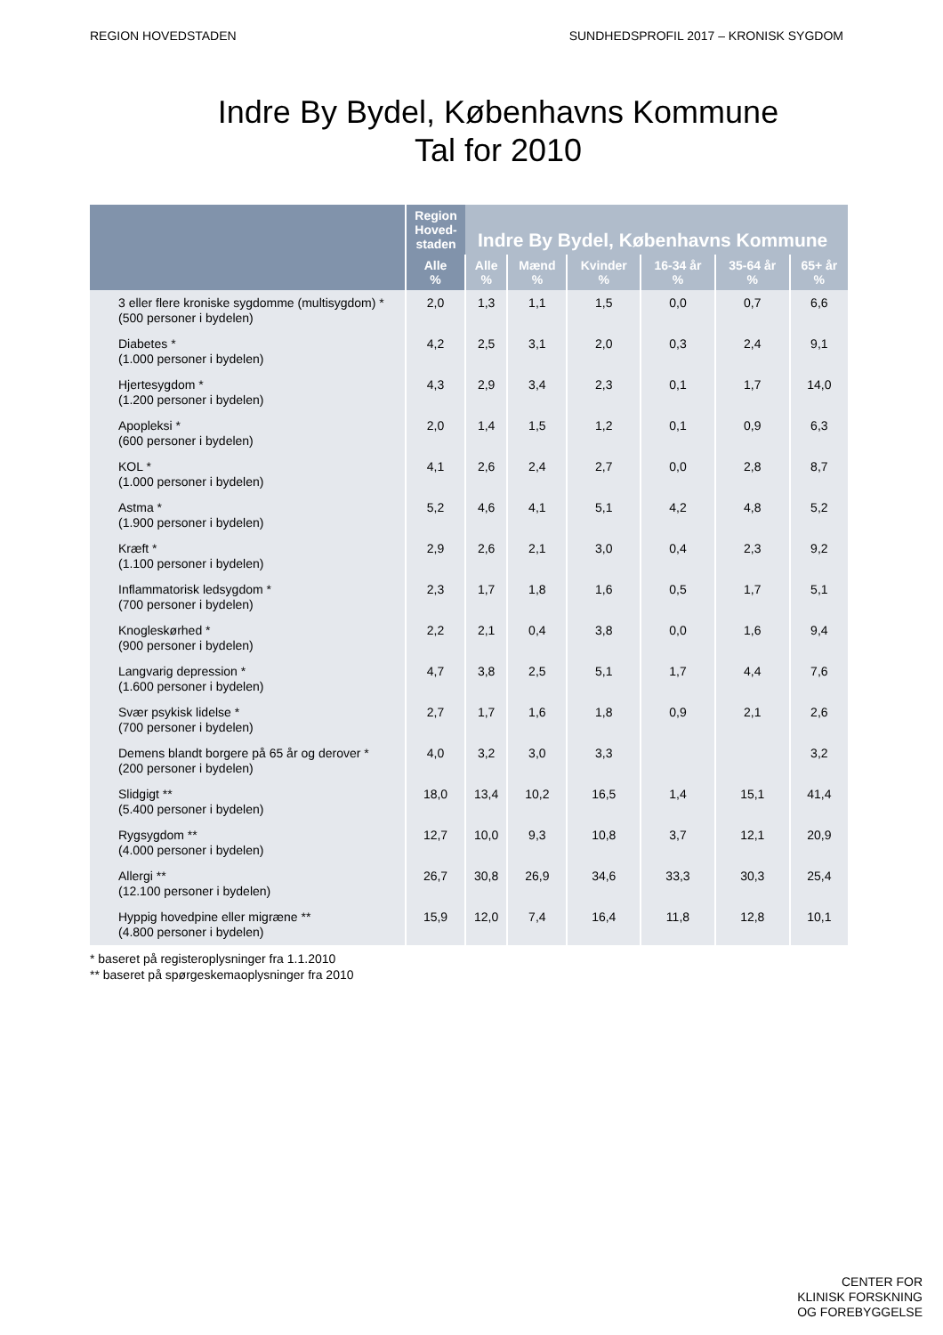REGION HOVEDSTADEN SUNDHEDSPROFIL 2017 – KRONISK SYGDOM
Indre By Bydel, Københavns Kommune
Tal for 2010
| | Region Hoved- staden | Indre By Bydel, Københavns Kommune | | | | | |
| --- | --- | --- | --- | --- | --- | --- | --- |
| | Alle % | Alle % | Mænd % | Kvinder % | 16-34 år % | 35-64 år % | 65+ år % |
| 3 eller flere kroniske sygdomme (multisygdom) * (500 personer i bydelen) | 2,0 | 1,3 | 1,1 | 1,5 | 0,0 | 0,7 | 6,6 |
| Diabetes * (1.000 personer i bydelen) | 4,2 | 2,5 | 3,1 | 2,0 | 0,3 | 2,4 | 9,1 |
| Hjertesygdom * (1.200 personer i bydelen) | 4,3 | 2,9 | 3,4 | 2,3 | 0,1 | 1,7 | 14,0 |
| Apopleksi * (600 personer i bydelen) | 2,0 | 1,4 | 1,5 | 1,2 | 0,1 | 0,9 | 6,3 |
| KOL * (1.000 personer i bydelen) | 4,1 | 2,6 | 2,4 | 2,7 | 0,0 | 2,8 | 8,7 |
| Astma * (1.900 personer i bydelen) | 5,2 | 4,6 | 4,1 | 5,1 | 4,2 | 4,8 | 5,2 |
| Kræft * (1.100 personer i bydelen) | 2,9 | 2,6 | 2,1 | 3,0 | 0,4 | 2,3 | 9,2 |
| Inflammatorisk ledsygdom * (700 personer i bydelen) | 2,3 | 1,7 | 1,8 | 1,6 | 0,5 | 1,7 | 5,1 |
| Knogleskørhed * (900 personer i bydelen) | 2,2 | 2,1 | 0,4 | 3,8 | 0,0 | 1,6 | 9,4 |
| Langvarig depression * (1.600 personer i bydelen) | 4,7 | 3,8 | 2,5 | 5,1 | 1,7 | 4,4 | 7,6 |
| Svær psykisk lidelse * (700 personer i bydelen) | 2,7 | 1,7 | 1,6 | 1,8 | 0,9 | 2,1 | 2,6 |
| Demens blandt borgere på 65 år og derover * (200 personer i bydelen) | 4,0 | 3,2 | 3,0 | 3,3 | | | 3,2 |
| Slidgigt ** (5.400 personer i bydelen) | 18,0 | 13,4 | 10,2 | 16,5 | 1,4 | 15,1 | 41,4 |
| Rygsygdom ** (4.000 personer i bydelen) | 12,7 | 10,0 | 9,3 | 10,8 | 3,7 | 12,1 | 20,9 |
| Allergi ** (12.100 personer i bydelen) | 26,7 | 30,8 | 26,9 | 34,6 | 33,3 | 30,3 | 25,4 |
| Hyppig hovedpine eller migræne ** (4.800 personer i bydelen) | 15,9 | 12,0 | 7,4 | 16,4 | 11,8 | 12,8 | 10,1 |
* baseret på registeroplysninger fra 1.1.2010
** baseret på spørgeskemaoplysninger fra 2010
CENTER FOR
KLINISK FORSKNING
OG FOREBYGGELSE